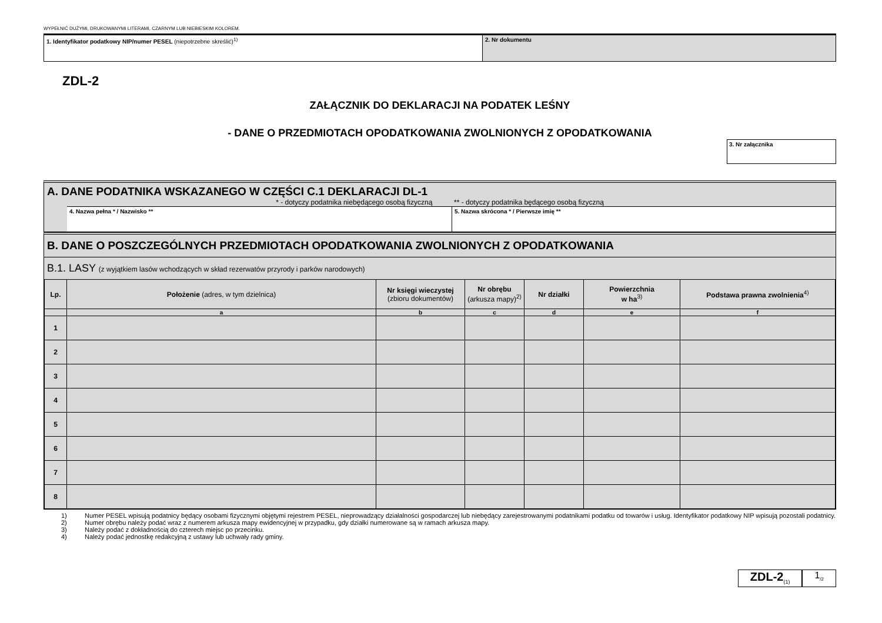WYPEŁNIĆ DUŻYMI, DRUKOWANYMI LITERAMI, CZARNYM LUB NIEBIESKIM KOLOREM.
1. Identyfikator podatkowy NIP/numer PESEL (niepotrzebne skreślić)<sup>1)</sup> 2. Nr dokumentu
ZDL-2
ZAŁĄCZNIK DO DEKLARACJI NA PODATEK LEŚNY
- DANE O PRZEDMIOTACH OPODATKOWANIA ZWOLNIONYCH Z OPODATKOWANIA
3. Nr załącznika
A. DANE PODATNIKA WSKAZANEGO W CZĘŚCI C.1 DEKLARACJI DL-1
* - dotyczy podatnika niebędącego osobą fizyczną ** - dotyczy podatnika będącego osobą fizyczną
4. Nazwa pełna * / Nazwisko ** 5. Nazwa skrócona * / Pierwsze imię **
B. DANE O POSZCZEGÓLNYCH PRZEDMIOTACH OPODATKOWANIA ZWOLNIONYCH Z OPODATKOWANIA
B.1. LASY (z wyjątkiem lasów wchodzących w skład rezerwatów przyrody i parków narodowych)
| Lp. | Położenie (adres, w tym dzielnica) | Nr księgi wieczystej (zbioru dokumentów) | Nr obrębu (arkusza mapy)<sup>2)</sup> | Nr działki | Powierzchnia w ha<sup>3)</sup> | Podstawa prawna zwolnienia<sup>4)</sup> |
| --- | --- | --- | --- | --- | --- | --- |
| | a | b | c | d | e | f |
| 1 | | | | | | |
| 2 | | | | | | |
| 3 | | | | | | |
| 4 | | | | | | |
| 5 | | | | | | |
| 6 | | | | | | |
| 7 | | | | | | |
| 8 | | | | | | |
1) Numer PESEL wpisują podatnicy będący osobami fizycznymi objętymi rejestrem PESEL, nieprowadzący działalności gospodarczej lub niebędący zarejestrowanymi podatnikami podatku od towarów i usług. Identyfikator podatkowy NIP wpisują pozostali podatnicy.
2) Numer obrębu należy podać wraz z numerem arkusza mapy ewidencyjnej w przypadku, gdy działki numerowane są w ramach arkusza mapy.
3) Należy podać z dokładnością do czterech miejsc po przecinku.
4) Należy podać jednostkę redakcyjną z ustawy lub uchwały rady gminy.
ZDL-2<sub>(1)</sub>
1<sub>/2</sub>